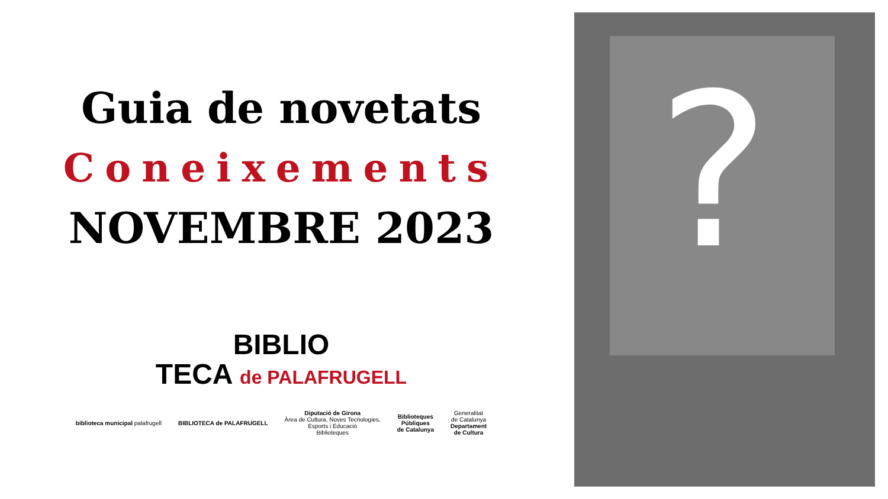Guia de novetats
Coneixements
NOVEMBRE 2023
BIBLIO
TECA de PALAFRUGELL
biblioteca municipal palafrugell
BIBLIOTECA de PALAFRUGELL
Diputació de Girona
Àrea de Cultura, Noves Tecnologies,
Esports i Educació
Biblioteques
Biblioteques
Públiques
de Catalunya
Generalitat
de Catalunya
Departament
de Cultura
?